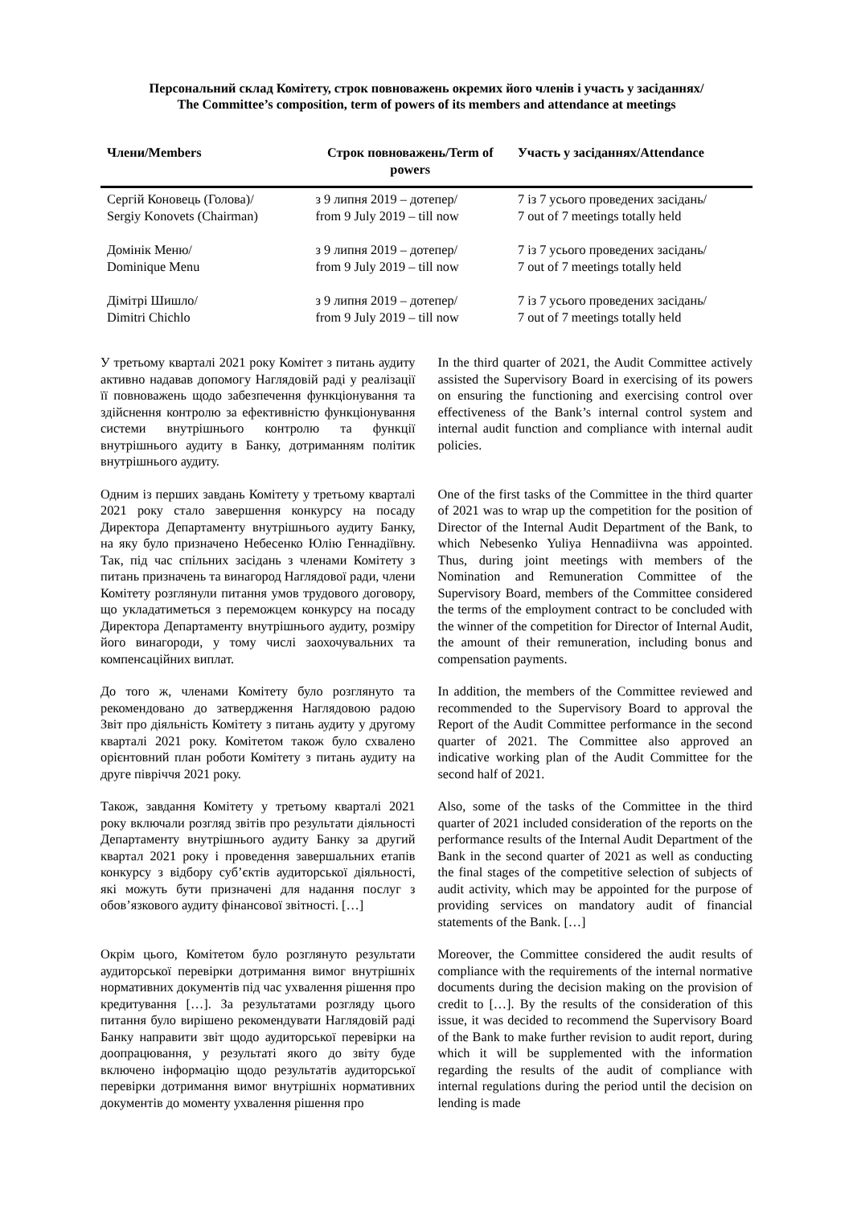Персональний склад Комітету, строк повноважень окремих його членів і участь у засіданнях/
The Committee’s composition, term of powers of its members and attendance at meetings
| Члени/Members | Строк повноважень/Term of powers | Участь у засіданнях/Attendance |
| --- | --- | --- |
| Сергій Коновець (Голова)/ Sergiy Konovets (Chairman) | з 9 липня 2019 – дотепер/ from 9 July 2019 – till now | 7 із 7 усього проведених засідань/ 7 out of 7 meetings totally held |
| Домінік Меню/ Dominique Menu | з 9 липня 2019 – дотепер/ from 9 July 2019 – till now | 7 із 7 усього проведених засідань/ 7 out of 7 meetings totally held |
| Дімітрі Шишло/ Dimitri Chichlo | з 9 липня 2019 – дотепер/ from 9 July 2019 – till now | 7 із 7 усього проведених засідань/ 7 out of 7 meetings totally held |
У третьому кварталі 2021 року Комітет з питань аудиту активно надавав допомогу Наглядовій раді у реалізації її повноважень щодо забезпечення функціонування та здійснення контролю за ефективністю функціонування системи внутрішнього контролю та функції внутрішнього аудиту в Банку, дотриманням політик внутрішнього аудиту.
In the third quarter of 2021, the Audit Committee actively assisted the Supervisory Board in exercising of its powers on ensuring the functioning and exercising control over effectiveness of the Bank’s internal control system and internal audit function and compliance with internal audit policies.
Одним із перших завдань Комітету у третьому кварталі 2021 року стало завершення конкурсу на посаду Директора Департаменту внутрішнього аудиту Банку, на яку було призначено Небесенко Юлію Геннадіївну. Так, під час спільних засідань з членами Комітету з питань призначень та винагород Наглядової ради, члени Комітету розглянули питання умов трудового договору, що укладатиметься з переможцем конкурсу на посаду Директора Департаменту внутрішнього аудиту, розміру його винагороди, у тому числі заохочувальних та компенсаційних виплат.
One of the first tasks of the Committee in the third quarter of 2021 was to wrap up the competition for the position of Director of the Internal Audit Department of the Bank, to which Nebesenko Yuliya Hennadiivna was appointed. Thus, during joint meetings with members of the Nomination and Remuneration Committee of the Supervisory Board, members of the Committee considered the terms of the employment contract to be concluded with the winner of the competition for Director of Internal Audit, the amount of their remuneration, including bonus and compensation payments.
До того ж, членами Комітету було розглянуто та рекомендовано до затвердження Наглядовою радою Звіт про діяльність Комітету з питань аудиту у другому кварталі 2021 року. Комітетом також було схвалено орієнтовний план роботи Комітету з питань аудиту на друге півріччя 2021 року.
In addition, the members of the Committee reviewed and recommended to the Supervisory Board to approval the Report of the Audit Committee performance in the second quarter of 2021. The Committee also approved an indicative working plan of the Audit Committee for the second half of 2021.
Також, завдання Комітету у третьому кварталі 2021 року включали розгляд звітів про результати діяльності Департаменту внутрішнього аудиту Банку за другий квартал 2021 року і проведення завершальних етапів конкурсу з відбору суб’єктів аудиторської діяльності, які можуть бути призначені для надання послуг з обов’язкового аудиту фінансової звітності. […]
Also, some of the tasks of the Committee in the third quarter of 2021 included consideration of the reports on the performance results of the Internal Audit Department of the Bank in the second quarter of 2021 as well as conducting the final stages of the competitive selection of subjects of audit activity, which may be appointed for the purpose of providing services on mandatory audit of financial statements of the Bank. […]
Окрім цього, Комітетом було розглянуто результати аудиторської перевірки дотримання вимог внутрішніх нормативних документів під час ухвалення рішення про кредитування […]. За результатами розгляду цього питання було вирішено рекомендувати Наглядовій раді Банку направити звіт щодо аудиторської перевірки на доопрацювання, у результаті якого до звіту буде включено інформацію щодо результатів аудиторської перевірки дотримання вимог внутрішніх нормативних документів до моменту ухвалення рішення про
Moreover, the Committee considered the audit results of compliance with the requirements of the internal normative documents during the decision making on the provision of credit to […]. By the results of the consideration of this issue, it was decided to recommend the Supervisory Board of the Bank to make further revision to audit report, during which it will be supplemented with the information regarding the results of the audit of compliance with internal regulations during the period until the decision on lending is made